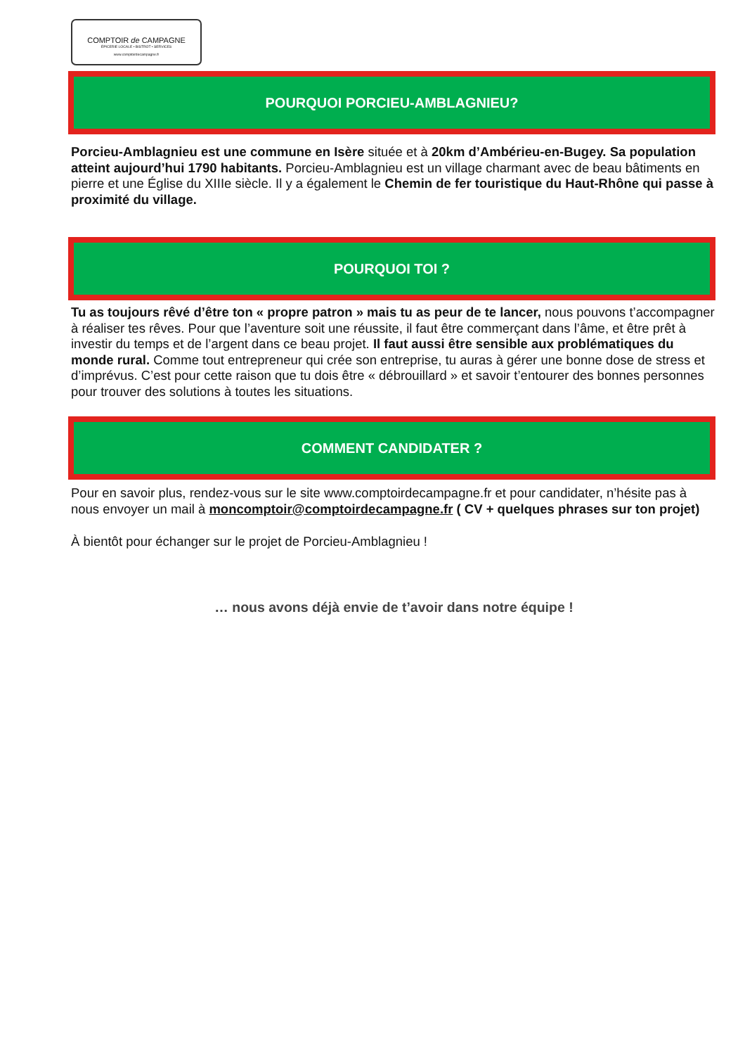COMPTOIR de CAMPAGNE
ÉPICERIE LOCALE • BISTROT • SERVICES
www.comptoirdecampagne.fr
POURQUOI PORCIEU-AMBLAGNIEU?
Porcieu-Amblagnieu est une commune en Isère située et à 20km d’Ambérieu-en-Bugey. Sa population atteint aujourd’hui 1790 habitants. Porcieu-Amblagnieu est un village charmant avec de beau bâtiments en pierre et une Église du XIIIe siècle. Il y a également le Chemin de fer touristique du Haut-Rhône qui passe à proximité du village.
POURQUOI TOI ?
Tu as toujours rêvé d’être ton « propre patron » mais tu as peur de te lancer, nous pouvons t’accompagner à réaliser tes rêves. Pour que l’aventure soit une réussite, il faut être commerçant dans l’âme, et être prêt à investir du temps et de l’argent dans ce beau projet. Il faut aussi être sensible aux problématiques du monde rural. Comme tout entrepreneur qui crée son entreprise, tu auras à gérer une bonne dose de stress et d’imprévus. C’est pour cette raison que tu dois être « débrouillard » et savoir t’entourer des bonnes personnes pour trouver des solutions à toutes les situations.
COMMENT CANDIDATER ?
Pour en savoir plus, rendez-vous sur le site www.comptoirdecampagne.fr et pour candidater, n’hésite pas à nous envoyer un mail à moncomptoir@comptoirdecampagne.fr ( CV + quelques phrases sur ton projet)
À bientôt pour échanger sur le projet de Porcieu-Amblagnieu !
… nous avons déjà envie de t’avoir dans notre équipe !